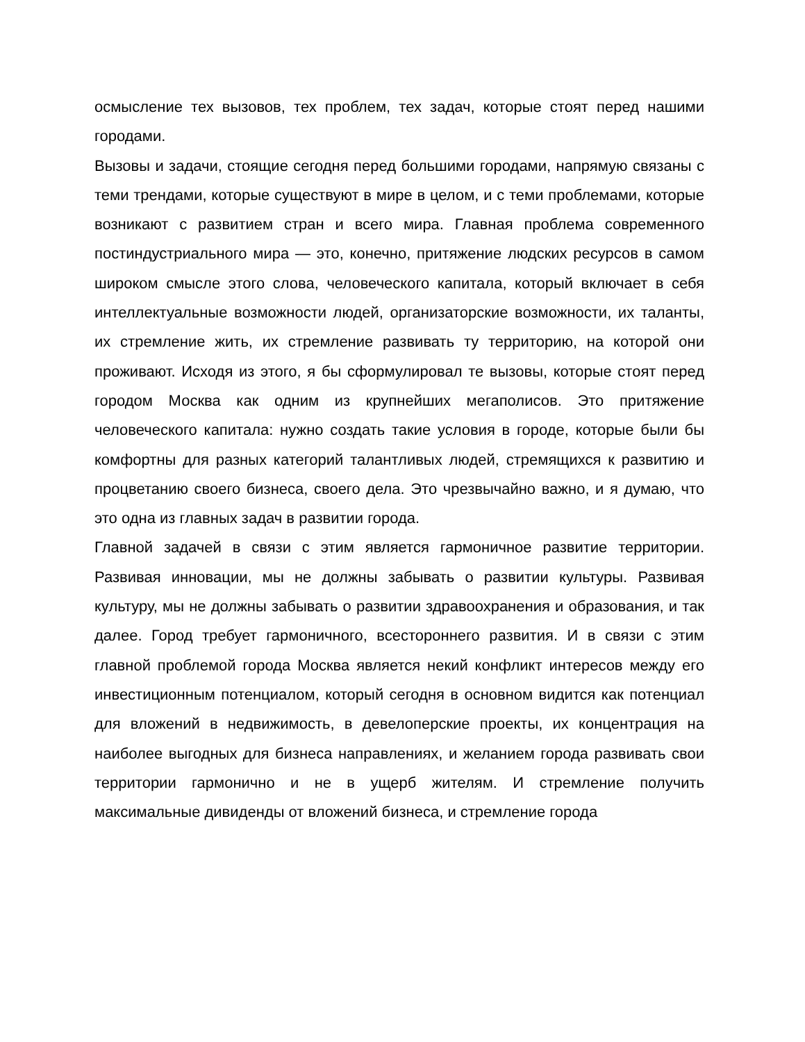осмысление тех вызовов, тех проблем, тех задач, которые стоят перед нашими городами.
Вызовы и задачи, стоящие сегодня перед большими городами, напрямую связаны с теми трендами, которые существуют в мире в целом, и с теми проблемами, которые возникают с развитием стран и всего мира. Главная проблема современного постиндустриального мира — это, конечно, притяжение людских ресурсов в самом широком смысле этого слова, человеческого капитала, который включает в себя интеллектуальные возможности людей, организаторские возможности, их таланты, их стремление жить, их стремление развивать ту территорию, на которой они проживают. Исходя из этого, я бы сформулировал те вызовы, которые стоят перед городом Москва как одним из крупнейших мегаполисов. Это притяжение человеческого капитала: нужно создать такие условия в городе, которые были бы комфортны для разных категорий талантливых людей, стремящихся к развитию и процветанию своего бизнеса, своего дела. Это чрезвычайно важно, и я думаю, что это одна из главных задач в развитии города.
Главной задачей в связи с этим является гармоничное развитие территории. Развивая инновации, мы не должны забывать о развитии культуры. Развивая культуру, мы не должны забывать о развитии здравоохранения и образования, и так далее. Город требует гармоничного, всестороннего развития. И в связи с этим главной проблемой города Москва является некий конфликт интересов между его инвестиционным потенциалом, который сегодня в основном видится как потенциал для вложений в недвижимость, в девелоперские проекты, их концентрация на наиболее выгодных для бизнеса направлениях, и желанием города развивать свои территории гармонично и не в ущерб жителям. И стремление получить максимальные дивиденды от вложений бизнеса, и стремление города